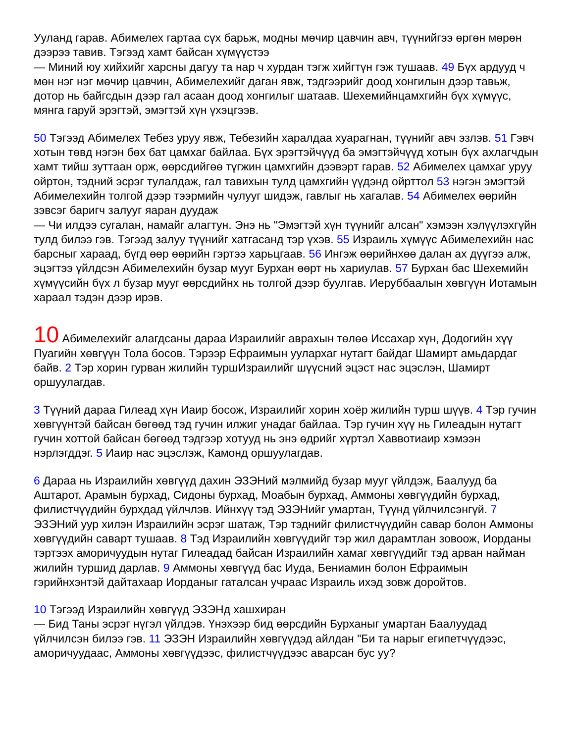Ууланд гарав. Абимелех гартаа сүх барьж, модны мөчир цавчин авч, түүнийгээ өргөн мөрөн дээрээ тавив. Тэгээд хамт байсан хүмүүстээ
— Миний юу хийхийг харсны дагуу та нар ч хурдан тэгж хийгтүн гэж тушаав. 49 Бүх ардууд ч мөн нэг нэг мөчир цавчин, Абимелехийг даган явж, тэдгээрийг доод хонгилын дээр тавьж, дотор нь байгсдын дээр гал асаан доод хонгилыг шатаав. Шехемийнцамхгийн бүх хүмүүс, мянга гаруй эрэгтэй, эмэгтэй хүн үхэцгээв.
50 Тэгээд Абимелех Тебез уруу явж, Тебезийн харалдаа хуарагнан, түүнийг авч эзлэв. 51 Гэвч хотын төвд нэгэн бөх бат цамхаг байлаа. Бүх эрэгтэйчүүд ба эмэгтэйчүүд хотын бүх ахлагчдын хамт тийш зуттаан орж, өөрсдийгөө түгжин цамхгийн дээвэрт гарав. 52 Абимелех цамхаг уруу ойртон, тэдний эсрэг тулалдаж, гал тавихын тулд цамхгийн үүдэнд ойрттол 53 нэгэн эмэгтэй Абимелехийн толгой дээр тээрмийн чулууг шидэж, гавлыг нь хагалав. 54 Абимелех өөрийн зэвсэг баригч залууг яаран дуудаж
— Чи илдээ сугалан, намайг алагтун. Энэ нь "Эмэгтэй хүн түүнийг алсан" хэмээн хэлүүлэхгүйн тулд билээ гэв. Тэгээд залуу түүнийг хатгасанд тэр үхэв. 55 Израиль хүмүүс Абимелехийн нас барсныг хараад, бүгд өөр өөрийн гэртээ харьцгаав. 56 Ингэж өөрийнхөө далан ах дүүгээ алж, эцэгтээ үйлдсэн Абимелехийн бузар мууг Бурхан өөрт нь хариулав. 57 Бурхан бас Шехемийн хүмүүсийн бүх л бузар мууг өөрсдийнх нь толгой дээр буулгав. Иеруббаалын хөвгүүн Иотамын хараал тэдэн дээр ирэв.
10 Абимелехийг алагдсаны дараа Израилийг аврахын төлөө Иссахар хүн, Додогийн хүү Пуагийн хөвгүүн Тола босов. Тэрээр Ефраимын уулархаг нутагт байдаг Шамирт амьдардаг байв. 2 Тэр хорин гурван жилийн туршИзраилийг шүүсний эцэст нас эцэслэн, Шамирт оршуулагдав.
3 Түүний дараа Гилеад хүн Иаир босож, Израилийг хорин хоёр жилийн турш шүүв. 4 Тэр гучин хөвгүүнтэй байсан бөгөөд тэд гучин илжиг унадаг байлаа. Тэр гучин хүү нь Гилеадын нутагт гучин хоттой байсан бөгөөд тэдгээр хотууд нь энэ өдрийг хүртэл Хаввотиаир хэмээн нэрлэгддэг. 5 Иаир нас эцэслэж, Камонд оршуулагдав.
6 Дараа нь Израилийн хөвгүүд дахин ЭЗЭНий мэлмийд бузар мууг үйлдэж, Баалууд ба Аштарот, Арамын бурхад, Сидоны бурхад, Моабын бурхад, Аммоны хөвгүүдийн бурхад, филистчүүдийн бурхдад үйлчлэв. Ийнхүү тэд ЭЗЭНийг умартан, Түүнд үйлчилсэнгүй. 7 ЭЗЭНий уур хилэн Израилийн эсрэг шатаж, Тэр тэднийг филистчүүдийн савар болон Аммоны хөвгүүдийн савapт тушаав. 8 Тэд Израилийн хөвгүүдийг тэр жил дарамтлан зовоож, Иорданы тэртээх аморичуудын нутаг Гилеадад байсан Израилийн хамаг хөвгүүдийг тэд арван найман жилийн туршид дарлав. 9 Аммоны хөвгүүд бас Иуда, Бениамин болон Ефраимын гэрийнхэнтэй дайтахаар Иорданыг гаталсан учраас Израиль ихэд зовж доройтов.
10 Тэгээд Израилийн хөвгүүд ЭЗЭНд хашхиран
— Бид Таны эсрэг нүгэл үйлдэв. Үнэхээр бид өөрсдийн Бурханыг умартан Баалуудад үйлчилсэн билээ гэв. 11 ЭЗЭН Израилийн хөвгүүдэд айлдан "Би та нарыг египетчүүдээс, аморичуудаас, Аммоны хөвгүүдээс, филистчүүдээс аварсан бус уу?